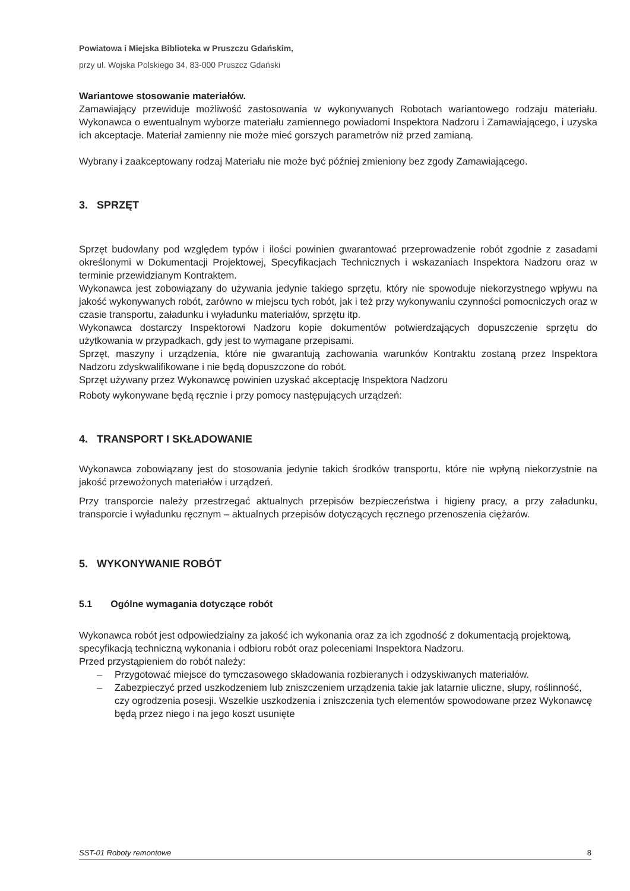Powiatowa i Miejska Biblioteka w Pruszczu Gdańskim,
przy ul. Wojska Polskiego 34, 83-000 Pruszcz Gdański
Wariantowe stosowanie materiałów.
Zamawiający przewiduje możliwość zastosowania w wykonywanych Robotach wariantowego rodzaju materiału. Wykonawca o ewentualnym wyborze materiału zamiennego powiadomi Inspektora Nadzoru i Zamawiającego, i uzyska ich akceptacje. Materiał zamienny nie może mieć gorszych parametrów niż przed zamianą.
Wybrany i zaakceptowany rodzaj Materiału nie może być później zmieniony bez zgody Zamawiającego.
3. SPRZĘT
Sprzęt budowlany pod względem typów i ilości powinien gwarantować przeprowadzenie robót zgodnie z zasadami określonymi w Dokumentacji Projektowej, Specyfikacjach Technicznych i wskazaniach Inspektora Nadzoru oraz w terminie przewidzianym Kontraktem.
Wykonawca jest zobowiązany do używania jedynie takiego sprzętu, który nie spowoduje niekorzystnego wpływu na jakość wykonywanych robót, zarówno w miejscu tych robót, jak i też przy wykonywaniu czynności pomocniczych oraz w czasie transportu, załadunku i wyładunku materiałów, sprzętu itp.
Wykonawca dostarczy Inspektorowi Nadzoru kopie dokumentów potwierdzających dopuszczenie sprzętu do użytkowania w przypadkach, gdy jest to wymagane przepisami.
Sprzęt, maszyny i urządzenia, które nie gwarantują zachowania warunków Kontraktu zostaną przez Inspektora Nadzoru zdyskwalifikowane i nie będą dopuszczone do robót.
Sprzęt używany przez Wykonawcę powinien uzyskać akceptację Inspektora Nadzoru
Roboty wykonywane będą ręcznie i przy pomocy następujących urządzeń:
4. TRANSPORT I SKŁADOWANIE
Wykonawca zobowiązany jest do stosowania jedynie takich środków transportu, które nie wpłyną niekorzystnie na jakość przewożonych materiałów i urządzeń.
Przy transporcie należy przestrzegać aktualnych przepisów bezpieczeństwa i higieny pracy, a przy załadunku, transporcie i wyładunku ręcznym – aktualnych przepisów dotyczących ręcznego przenoszenia ciężarów.
5. WYKONYWANIE ROBÓT
5.1 Ogólne wymagania dotyczące robót
Wykonawca robót jest odpowiedzialny za jakość ich wykonania oraz za ich zgodność z dokumentacją projektową, specyfikacją techniczną wykonania i odbioru robót oraz poleceniami Inspektora Nadzoru.
Przed przystąpieniem do robót należy:
– Przygotować miejsce do tymczasowego składowania rozbieranych i odzyskiwanych materiałów.
– Zabezpieczyć przed uszkodzeniem lub zniszczeniem urządzenia takie jak latarnie uliczne, słupy, roślinność, czy ogrodzenia posesji. Wszelkie uszkodzenia i zniszczenia tych elementów spowodowane przez Wykonawcę będą przez niego i na jego koszt usunięte
SST-01 Roboty remontowe 8